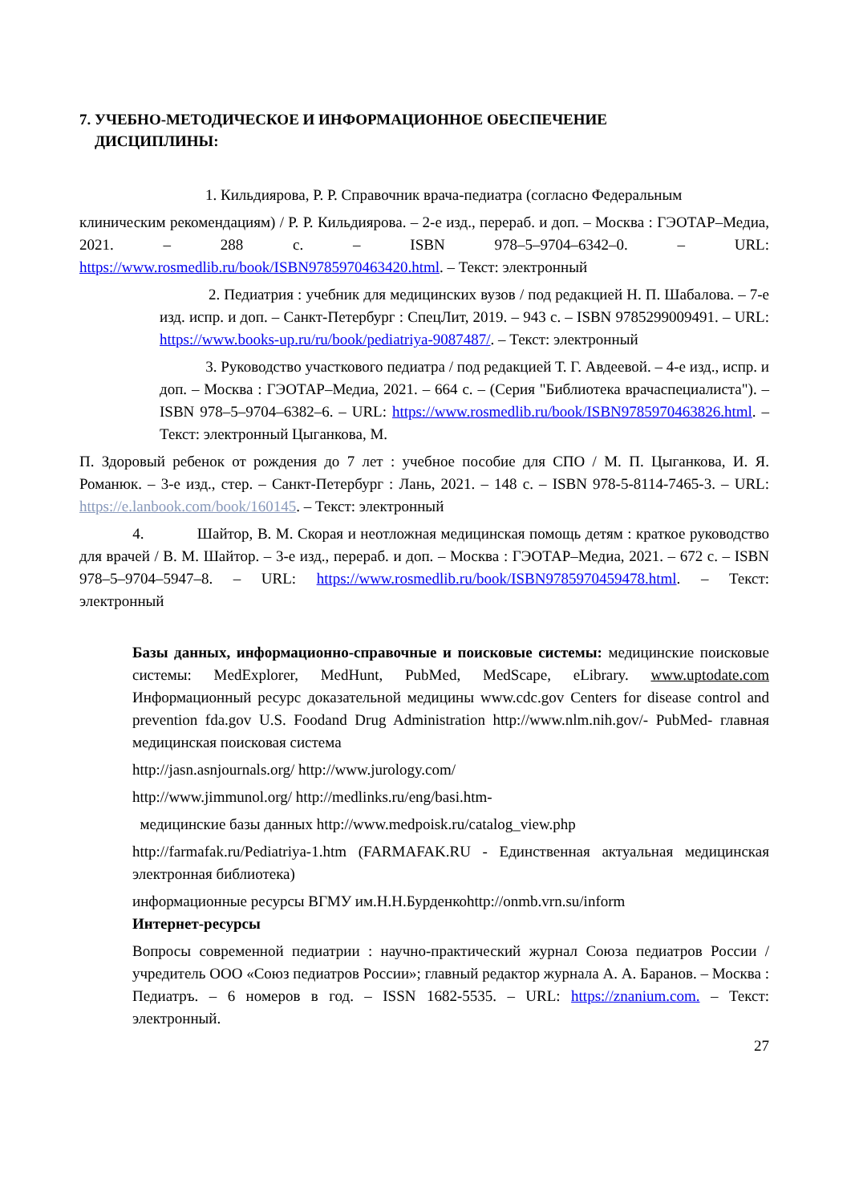7. УЧЕБНО-МЕТОДИЧЕСКОЕ И ИНФОРМАЦИОННОЕ ОБЕСПЕЧЕНИЕ
ДИСЦИПЛИНЫ:
1. Кильдиярова, Р. Р. Справочник врача-педиатра (согласно Федеральным
клиническим рекомендациям) / Р. Р. Кильдиярова. – 2-е изд., перераб. и доп. – Москва : ГЭОТАР–Медиа, 2021. – 288 с. – ISBN 978–5–9704–6342–0. – URL: https://www.rosmedlib.ru/book/ISBN9785970463420.html. – Текст: электронный
2. Педиатрия : учебник для медицинских вузов / под редакцией Н. П. Шабалова. – 7-е изд. испр. и доп. – Санкт-Петербург : СпецЛит, 2019. – 943 с. – ISBN 9785299009491. – URL: https://www.books-up.ru/ru/book/pediatriya-9087487/. – Текст: электронный
3. Руководство участкового педиатра / под редакцией Т. Г. Авдеевой. – 4-е изд., испр. и доп. – Москва : ГЭОТАР–Медиа, 2021. – 664 с. – (Серия "Библиотека врачаспециалиста"). – ISBN 978–5–9704–6382–6. – URL: https://www.rosmedlib.ru/book/ISBN9785970463826.html. – Текст: электронный Цыганкова, М.
П. Здоровый ребенок от рождения до 7 лет : учебное пособие для СПО / М. П. Цыганкова, И. Я. Романюк. – 3-е изд., стер. – Санкт-Петербург : Лань, 2021. – 148 с. – ISBN 978-5-8114-7465-3. – URL: https://e.lanbook.com/book/160145. – Текст: электронный
4. Шайтор, В. М. Скорая и неотложная медицинская помощь детям : краткое руководство для врачей / В. М. Шайтор. – 3-е изд., перераб. и доп. – Москва : ГЭОТАР–Медиа, 2021. – 672 с. – ISBN 978–5–9704–5947–8. – URL: https://www.rosmedlib.ru/book/ISBN9785970459478.html. – Текст: электронный
Базы данных, информационно-справочные и поисковые системы: медицинские поисковые системы: MedExplorer, MedHunt, PubMed, MedScape, eLibrary. www.uptodate.com Информационный ресурс доказательной медицины www.cdc.gov Centers for disease control and prevention fda.gov U.S. Foodand Drug Administration http://www.nlm.nih.gov/- PubMed- главная медицинская поисковая система
http://jasn.asnjournals.org/ http://www.jurology.com/
http://www.jimmunol.org/ http://medlinks.ru/eng/basi.htm-
медицинские базы данных http://www.medpoisk.ru/catalog_view.php
http://farmafak.ru/Pediatriya-1.htm (FARMAFAK.RU - Единственная актуальная медицинская электронная библиотека)
информационные ресурсы ВГМУ им.Н.Н.Бурденкоhttp://onmb.vrn.su/inform
Интернет-ресурсы
Вопросы современной педиатрии : научно-практический журнал Союза педиатров России / учредитель ООО «Союз педиатров России»; главный редактор журнала А. А. Баранов. – Москва : Педиатръ. – 6 номеров в год. – ISSN 1682-5535. – URL: https://znanium.com. – Текст: электронный.
27